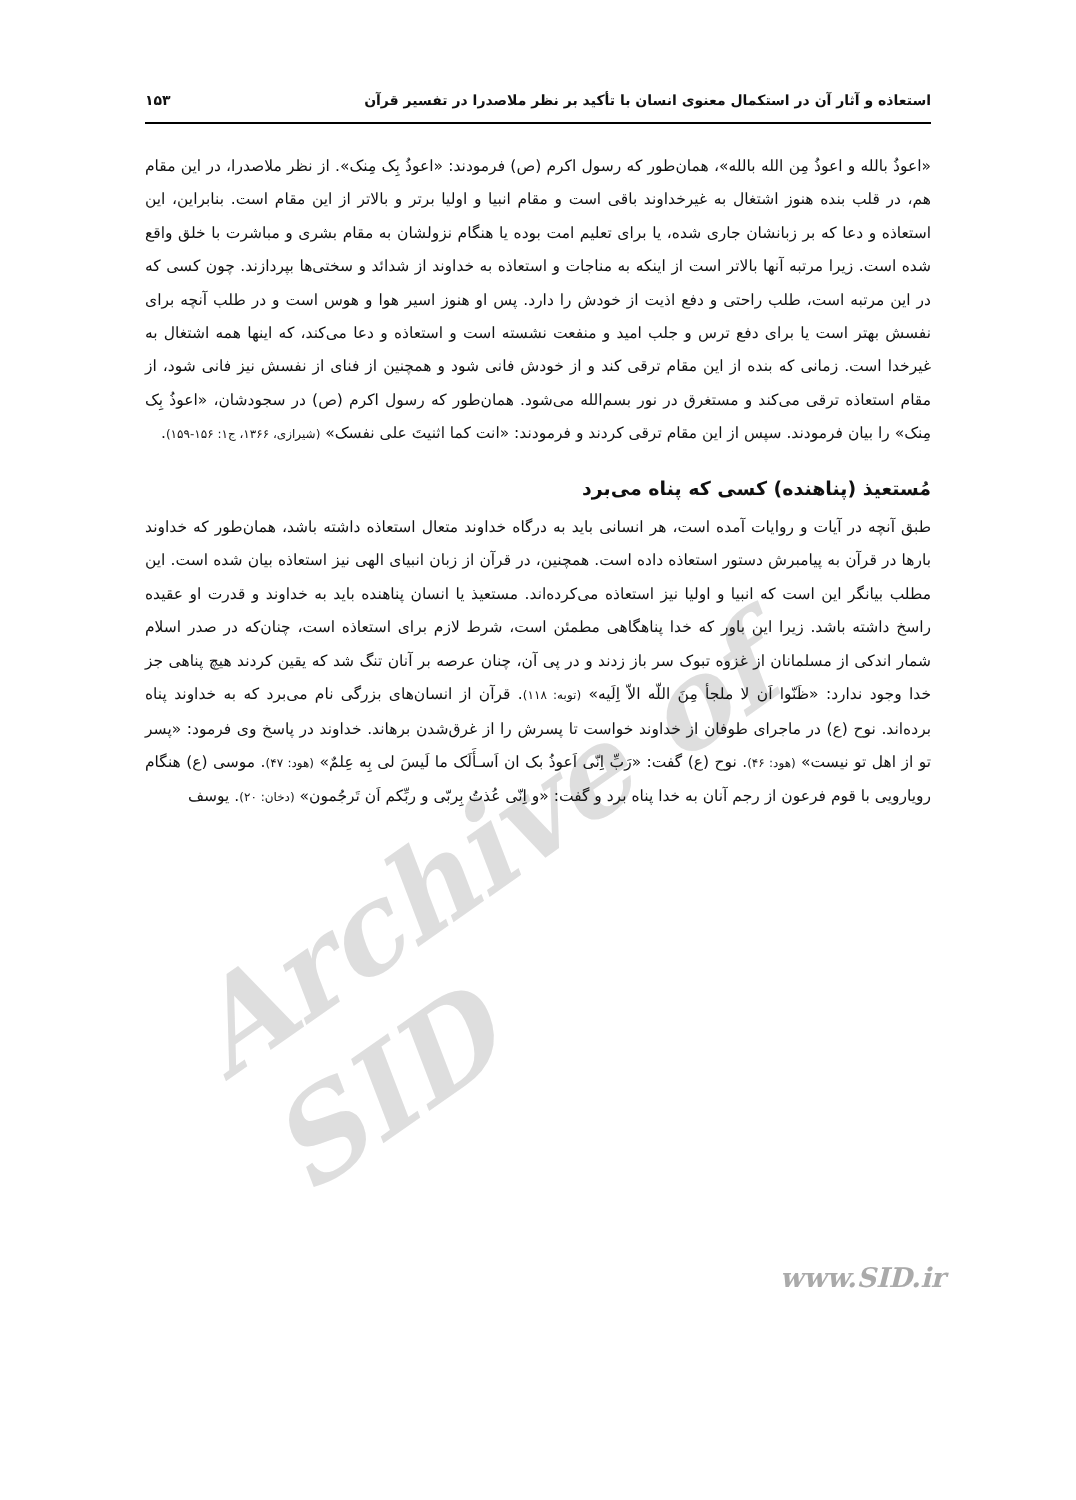Archive of SID
استعاذه و آثار آن در استکمال معنوی انسان با تأکید بر نظر ملاصدرا در تفسیر قرآن ۱۵۳
«اعوذُ بالله و اعوذُ مِن الله بالله»، همان‌طور که رسول اکرم (ص) فرمودند: «اعوذُ بِک مِنک». از نظر ملاصدرا، در این مقام هم، در قلب بنده هنوز اشتغال به غیرخداوند باقی است و مقام انبیا و اولیا برتر و بالاتر از این مقام است. بنابراین، این استعاذه و دعا که بر زبانشان جاری شده، یا برای تعلیم امت بوده یا هنگام نزولشان به مقام بشری و مباشرت با خلق واقع شده است. زیرا مرتبه آنها بالاتر است از اینکه به مناجات و استعاذه به خداوند از شدائد و سختی‌ها بپردازند. چون کسی که در این مرتبه است، طلب راحتی و دفع اذیت از خودش را دارد. پس او هنوز اسیر هوا و هوس است و در طلب آنچه برای نفسش بهتر است یا برای دفع ترس و جلب امید و منفعت نشسته است و استعاذه و دعا می‌کند، که اینها همه اشتغال به غیرخدا است. زمانی که بنده از این مقام ترقی کند و از خودش فانی شود و همچنین از فنای از نفسش نیز فانی شود، از مقام استعاذه ترقی می‌کند و مستغرق در نور بسم‌الله می‌شود. همان‌طور که رسول اکرم (ص) در سجودشان، «اعوذُ بِک مِنک» را بیان فرمودند. سپس از این مقام ترقی کردند و فرمودند: «انت کما اثنیتَ علی نفسک» (شیرازی، ۱۳۶۶، ج۱: ۱۵۶-۱۵۹).
مُستعیذ (پناهنده) کسی که پناه می‌برد
طبق آنچه در آیات و روایات آمده است، هر انسانی باید به درگاه خداوند متعال استعاذه داشته باشد، همان‌طور که خداوند بارها در قرآن به پیامبرش دستور استعاذه داده است. همچنین، در قرآن از زبان انبیای الهی نیز استعاذه بیان شده است. این مطلب بیانگر این است که انبیا و اولیا نیز استعاذه می‌کرده‌اند. مستعیذ یا انسان پناهنده باید به خداوند و قدرت او عقیده راسخ داشته باشد. زیرا این باور که خدا پناهگاهی مطمئن است، شرط لازم برای استعاذه است، چنان‌که در صدر اسلام شمار اندکی از مسلمانان از غزوه تبوک سر باز زدند و در پی آن، چنان عرصه بر آنان تنگ شد که یقین کردند هیچ پناهی جز خدا وجود ندارد: «ظَنّوا اَن لا ملجأ مِنَ اللّه الاّ اِلَیه» (توبه: ۱۱۸). قرآن از انسان‌های بزرگی نام می‌برد که به خداوند پناه برده‌اند. نوح (ع) در ماجرای طوفان از خداوند خواست تا پسرش را از غرق‌شدن برهاند. خداوند در پاسخ وی فرمود: «پسر تو از اهل تو نیست» (هود: ۴۶). نوح (ع) گفت: «رَبِّ اِنّی اَعوذُ بک ان اَسـأَلَک ما لَیسَ لی بِه عِلمٌ» (هود: ۴۷). موسی (ع) هنگام رویارویی با قوم فرعون از رجم آنان به خدا پناه برد و گفت: «و اِنّی عُذتُ بِربّی و ربِّکم اَن تَرجُمون» (دخان: ۲۰). یوسف
www.SID.ir